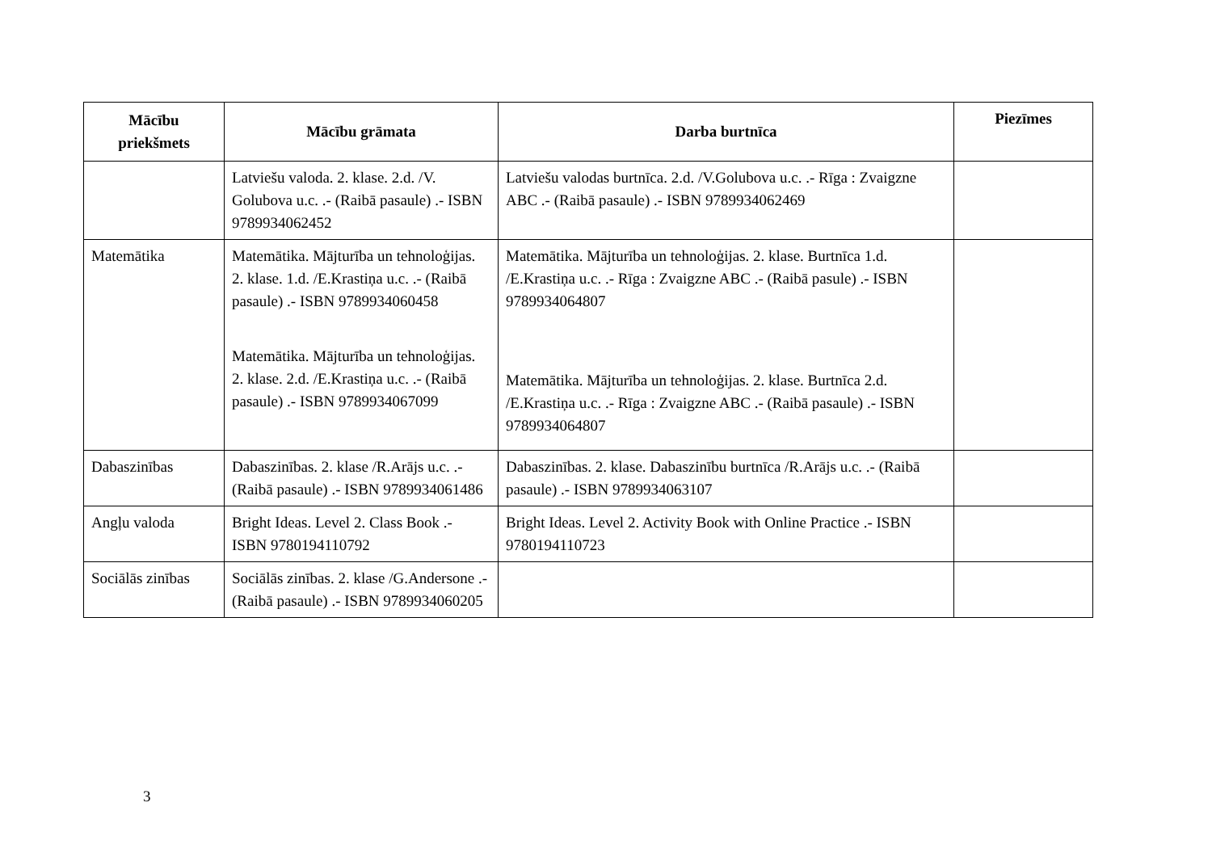| Mācību priekšmets | Mācību grāmata | Darba burtnīca | Piezīmes |
| --- | --- | --- | --- |
| | Latviešu valoda. 2. klase. 2.d. /V. Golubova u.c. .- (Raibā pasaule) .- ISBN 9789934062452 | Latviešu valodas burtnīca. 2.d. /V.Golubova u.c. .- Rīga : Zvaigzne ABC .- (Raibā pasaule) .- ISBN 9789934062469 | |
| Matemātika | Matemātika. Mājturība un tehnoloģijas. 2. klase. 1.d. /E.Krastiņa u.c. .- (Raibā pasaule) .- ISBN 9789934060458 Matemātika. Mājturība un tehnoloģijas. 2. klase. 2.d. /E.Krastiņa u.c. .- (Raibā pasaule) .- ISBN 9789934067099 | Matemātika. Mājturība un tehnoloģijas. 2. klase. Burtnīca 1.d. /E.Krastiņa u.c. .- Rīga : Zvaigzne ABC .- (Raibā pasule) .- ISBN 9789934064807 Matemātika. Mājturība un tehnoloģijas. 2. klase. Burtnīca 2.d. /E.Krastiņa u.c. .- Rīga : Zvaigzne ABC .- (Raibā pasaule) .- ISBN 9789934064807 | |
| Dabaszinības | Dabaszinības. 2. klase /R.Arājs u.c. .- (Raibā pasaule) .- ISBN 9789934061486 | Dabaszinības. 2. klase. Dabaszinību burtnīca /R.Arājs u.c. .- (Raibā pasaule) .- ISBN 9789934063107 | |
| Angļu valoda | Bright Ideas. Level 2. Class Book .- ISBN 9780194110792 | Bright Ideas. Level 2. Activity Book with Online Practice .- ISBN 9780194110723 | |
| Sociālās zinības | Sociālās zinības. 2. klase /G.Andersone .- (Raibā pasaule) .- ISBN 9789934060205 | | |
3